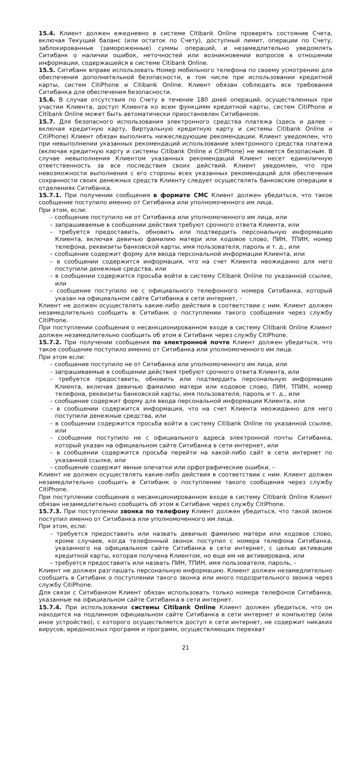15.4. Клиент должен ежедневно в системе Citibank Online проверять состояние Счета, включая Текущий баланс (или остаток по Счету), доступный лимит, операции по Счету, заблокированные (замороженные) суммы операций, и незамедлительно уведомлять Ситибанк о наличии ошибок, неточностей или возникновении вопросов в отношении информации, содержащейся в системе Citibank Online.
15.5. Ситибанк вправе использовать Номер мобильного телефона по своему усмотрению для обеспечения дополнительной безопасности, в том числе при использовании кредитной карты, систем CitiPhone и Citibank Online. Клиент обязан соблюдать все требования Ситибанка для обеспечения безопасности.
15.6. В случае отсутствия по Счету в течение 180 дней операций, осуществленных при участии Клиента, доступ Клиента ко всем функциям кредитной карты, систем CitiPhone и Citibank Online может быть автоматически приостановлен Ситибанком.
15.7. Для безопасного использования электронного средства платежа (здесь и далее – включая кредитную карту, Виртуальную кредитную карту и системы Citibank Online и CitiPhone) Клиент обязан выполнять нижеследующие рекомендации. Клиент уведомлен, что при невыполнении указанных рекомендаций использование электронного средства платежа (включая кредитную карту и системы Citibank Online и CitiPhone) не является безопасным. В случае невыполнения Клиентом указанных рекомендаций Клиент несет единоличную ответственность за все последствия своих действий. Клиент уведомлен, что при невозможности выполнения с его стороны всех указанных рекомендаций для обеспечения сохранности своих денежных средств Клиенту следует осуществлять банковские операции в отделениях Ситибанка.
15.7.1. При получении сообщения в формате СМС Клиент должен убедиться, что такое сообщение поступило именно от Ситибанка или уполномоченного им лица.
При этом, если:
– сообщение поступило не от Ситибанка или уполномоченного им лица, или
– запрашиваемые в сообщении действия требуют срочного ответа Клиента, или
– требуется предоставить, обновить или подтвердить персональную информацию Клиента, включая девичью фамилию матери или кодовое слово, ПИН, ТПИН, номер телефона, реквизиты банковской карты, имя пользователя, пароль и т. д., или
– сообщение содержит форму для ввода персональной информации Клиента, или
– в сообщении содержится информация, что на счет Клиента неожиданно для него поступили денежные средства, или
– в сообщении содержится просьба войти в систему Citibank Online по указанной ссылке, или
– сообщение поступило не с официального телефонного номера Ситибанка, который указан на официальном сайте Ситибанка в сети интернет, –
Клиент не должен осуществлять какие-либо действия в соответствии с ним. Клиент должен незамедлительно сообщить в Ситибанк о поступлении такого сообщения через службу CitiPhone.
При поступлении сообщения о несанкционированном входе в систему Citibank Online Клиент должен незамедлительно сообщить об этом в Ситибанк через службу CitiPhone.
15.7.2. При получении сообщения по электронной почте Клиент должен убедиться, что такое сообщение поступило именно от Ситибанка или уполномоченного им лица.
При этом если:
– сообщение поступило не от Ситибанка или уполномоченного им лица, или
– запрашиваемые в сообщении действия требуют срочного ответа Клиента, или
– требуется предоставить, обновить или подтвердить персональную информацию Клиента, включая девичью фамилию матери или кодовое слово, ПИН, ТПИН, номер телефона, реквизиты банковской карты, имя пользователя, пароль и т. д., или
– сообщение содержит форму для ввода персональной информации Клиента, или
– в сообщении содержится информация, что на счет Клиента неожиданно для него поступили денежные средства, или
– в сообщении содержится просьба войти в систему Citibank Online по указанной ссылке, или
– сообщение поступило не с официального адреса электронной почты Ситибанка, который указан на официальном сайте Ситибанка в сети интернет, или
– в сообщении содержится просьба перейти на какой-либо сайт в сети интернет по указанной ссылке, или
– сообщение содержит явные опечатки или орфографические ошибки, –
Клиент не должен осуществлять какие-либо действия в соответствии с ним. Клиент должен незамедлительно сообщить в Ситибанк о поступлении такого сообщения через службу CitiPhone.
При поступлении сообщения о несанкционированном входе в систему Citibank Online Клиент обязан незамедлительно сообщить об этом в Ситибанк через службу CitiPhone.
15.7.3. При поступлении звонка по телефону Клиент должен убедиться, что такой звонок поступил именно от Ситибанка или уполномоченного им лица.
При этом, если:
– требуется предоставить или назвать девичью фамилию матери или кодовое слово, кроме случаев, когда телефонный звонок поступил с номера телефона Ситибанка, указанного на официальном сайте Ситибанка в сети интернет, с целью активации кредитной карты, которая получена Клиентом, но еще им не активирована, или
– требуется предоставить или назвать ПИН, ТПИН, имя пользователя, пароль, –
Клиент не должен разглашать персональную информацию. Клиент должен незамедлительно сообщить в Ситибанк о поступлении такого звонка или иного подозрительного звонка через службу CitiPhone.
Для связи с Ситибанком Клиент обязан использовать только номера телефонов Ситибанка, указанные на официальном сайте Ситибанка в сети интернет.
15.7.4. При использовании системы Citibank Online Клиент должен убедиться, что он находится на подлинном официальном сайте Ситибанка в сети интернет и компьютер (или иное устройство), с которого осуществляется доступ к сети интернет, не содержит никаких вирусов, вредоносных программ и программ, осуществляющих перехват
21